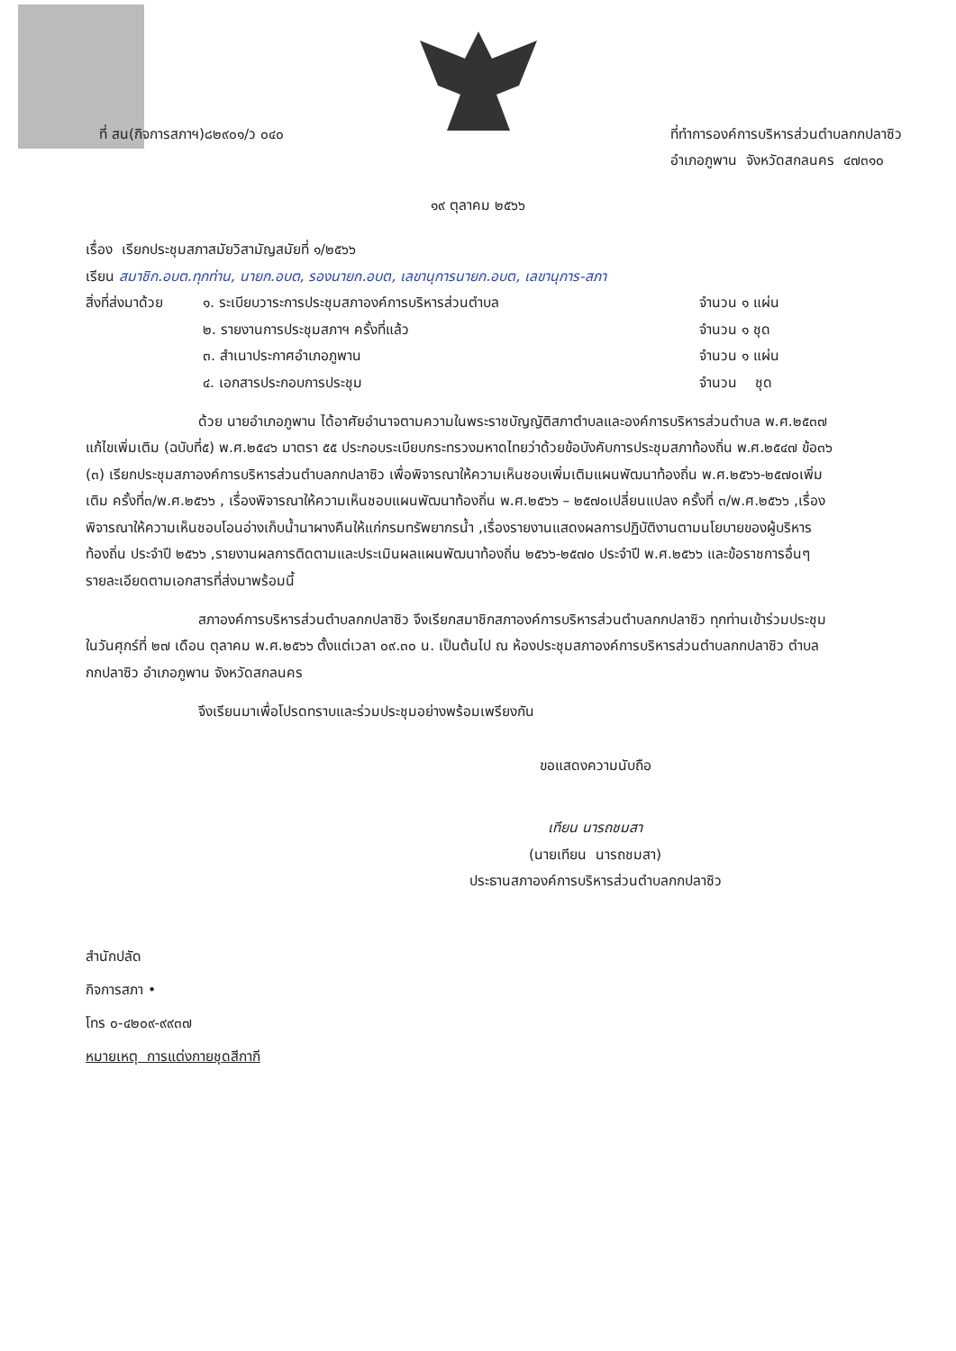ที่ สน(กิจการสภาฯ)๘๒๙๐๑/ว ๐๔๐ ที่ทำการองค์การบริหารส่วนตำบลกกปลาซิว
อำเภอภูพาน จังหวัดสกลนคร ๔๗๓๑๐
๑๙ ตุลาคม ๒๕๖๖
เรื่อง เรียกประชุมสภาสมัยวิสามัญสมัยที่ ๑/๒๕๖๖
เรียน สมาชิก.อบต.ทุกท่าน, นายก.อบต, รองนายก.อบต, เลขานุการนายก.อบต, เลขานุการ-สภา
สิ่งที่ส่งมาด้วย
๑. ระเบียบวาระการประชุมสภาองค์การบริหารส่วนตำบล
๒. รายงานการประชุมสภาฯ ครั้งที่แล้ว
๓. สำเนาประกาศอำเภอภูพาน
๔. เอกสารประกอบการประชุม
จำนวน ๑ แผ่น
จำนวน ๑ ชุด
จำนวน ๑ แผ่น
จำนวน ชุด
ด้วย นายอำเภอภูพาน ได้อาศัยอำนาจตามความในพระราชบัญญัติสภาตำบลและองค์การบริหารส่วนตำบล พ.ศ.๒๕๓๗ แก้ไขเพิ่มเติม (ฉบับที่๕) พ.ศ.๒๕๔๖ มาตรา ๕๕ ประกอบระเบียบกระทรวงมหาดไทยว่าด้วยข้อบังคับการประชุมสภาท้องถิ่น พ.ศ.๒๕๔๗ ข้อ๓๖ (๓) เรียกประชุมสภาองค์การบริหารส่วนตำบลกกปลาซิว เพื่อพิจารณาให้ความเห็นชอบเพิ่มเติมแผนพัฒนาท้องถิ่น พ.ศ.๒๕๖๖-๒๕๗๐เพิ่มเติม ครั้งที่๓/พ.ศ.๒๕๖๖ , เรื่องพิจารณาให้ความเห็นชอบแผนพัฒนาท้องถิ่น พ.ศ.๒๕๖๖ – ๒๕๗๐เปลี่ยนแปลง ครั้งที่ ๓/พ.ศ.๒๕๖๖ ,เรื่องพิจารณาให้ความเห็นชอบโอนอ่างเก็บน้ำนาผางคืนให้แก่กรมทรัพยากรน้ำ ,เรื่องรายงานแสดงผลการปฏิบัติงานตามนโยบายของผู้บริหารท้องถิ่น ประจำปี ๒๕๖๖ ,รายงานผลการติดตามและประเมินผลแผนพัฒนาท้องถิ่น ๒๕๖๖-๒๕๗๐ ประจำปี พ.ศ.๒๕๖๖ และข้อราชการอื่นๆ รายละเอียดตามเอกสารที่ส่งมาพร้อมนี้
สภาองค์การบริหารส่วนตำบลกกปลาซิว จึงเรียกสมาชิกสภาองค์การบริหารส่วนตำบลกกปลาซิว ทุกท่านเข้าร่วมประชุมในวันศุกร์ที่ ๒๗ เดือน ตุลาคม พ.ศ.๒๕๖๖ ตั้งแต่เวลา ๐๙.๓๐ น. เป็นต้นไป ณ ห้องประชุมสภาองค์การบริหารส่วนตำบลกกปลาซิว ตำบลกกปลาซิว อำเภอภูพาน จังหวัดสกลนคร
จึงเรียนมาเพื่อโปรดทราบและร่วมประชุมอย่างพร้อมเพรียงกัน
ขอแสดงความนับถือ
เทียน นารถชมสา
(นายเทียน นารถชมสา)
ประธานสภาองค์การบริหารส่วนตำบลกกปลาซิว
สำนักปลัด
กิจการสภา •
โทร ๐-๔๒๐๙-๙๙๓๗
หมายเหตุ การแต่งกายชุดสีกากี